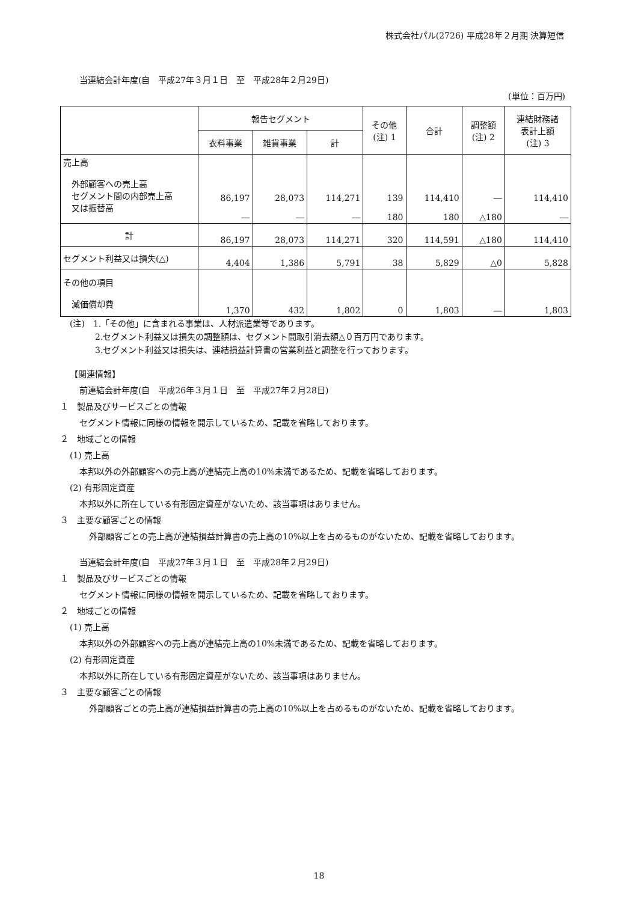株式会社パル(2726) 平成28年２月期 決算短信
当連結会計年度(自　平成27年３月１日　至　平成28年２月29日)
(単位：百万円)
| | 報告セグメント | | | その他 (注) 1 | 合計 | 調整額 (注) 2 | 連結財務諸 表計上額 (注) 3 |
| --- | --- | --- | --- | --- | --- | --- | --- |
| | 衣料事業 | 雑貨事業 | 計 | | | | |
| 売上高 外部顧客への売上高 セグメント間の内部売上高 又は振替高 | 86,197 ― | 28,073 ― | 114,271 ― | 139 180 | 114,410 180 | ― △180 | 114,410 ― |
| 計 | 86,197 | 28,073 | 114,271 | 320 | 114,591 | △180 | 114,410 |
| セグメント利益又は損失(△) | 4,404 | 1,386 | 5,791 | 38 | 5,829 | △0 | 5,828 |
| その他の項目 減価償却費 | 1,370 | 432 | 1,802 | 0 | 1,803 | ― | 1,803 |
(注)　1.「その他」に含まれる事業は、人材派遣業等であります。
　　　2.セグメント利益又は損失の調整額は、セグメント間取引消去額△０百万円であります。
　　　3.セグメント利益又は損失は、連結損益計算書の営業利益と調整を行っております。
【関連情報】
前連結会計年度(自　平成26年３月１日　至　平成27年２月28日)
１　製品及びサービスごとの情報
セグメント情報に同様の情報を開示しているため、記載を省略しております。
２　地域ごとの情報
(1) 売上高
本邦以外の外部顧客への売上高が連結売上高の10%未満であるため、記載を省略しております。
(2) 有形固定資産
本邦以外に所在している有形固定資産がないため、該当事項はありません。
３　主要な顧客ごとの情報
外部顧客ごとの売上高が連結損益計算書の売上高の10%以上を占めるものがないため、記載を省略しております。
当連結会計年度(自　平成27年３月１日　至　平成28年２月29日)
１　製品及びサービスごとの情報
セグメント情報に同様の情報を開示しているため、記載を省略しております。
２　地域ごとの情報
(1) 売上高
本邦以外の外部顧客への売上高が連結売上高の10%未満であるため、記載を省略しております。
(2) 有形固定資産
本邦以外に所在している有形固定資産がないため、該当事項はありません。
３　主要な顧客ごとの情報
外部顧客ごとの売上高が連結損益計算書の売上高の10%以上を占めるものがないため、記載を省略しております。
18